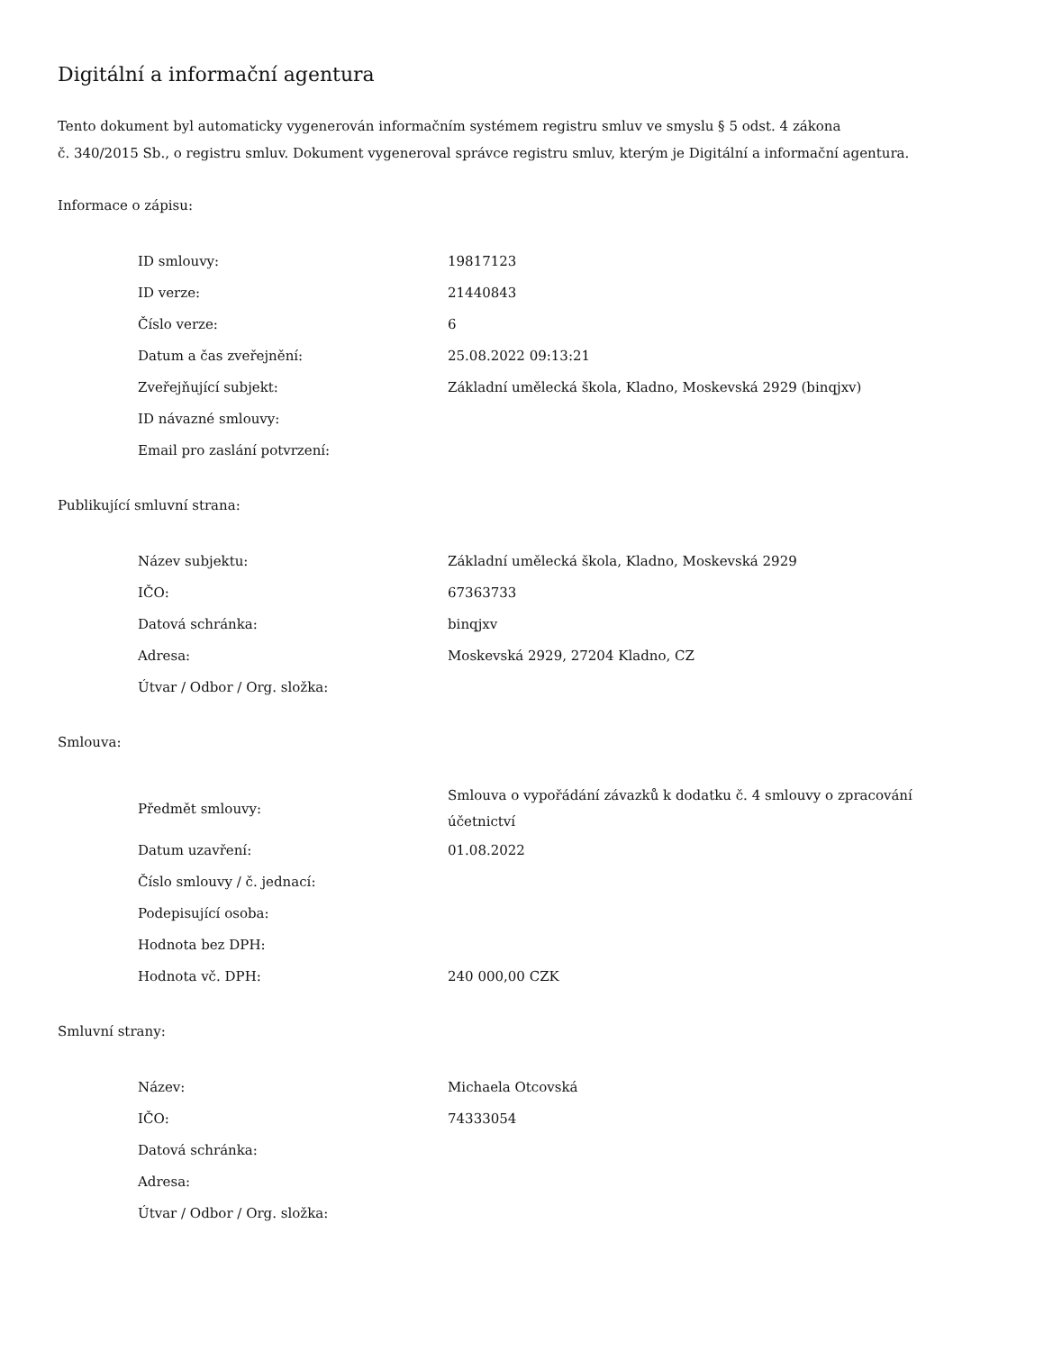Digitální a informační agentura
Tento dokument byl automaticky vygenerován informačním systémem registru smluv ve smyslu § 5 odst. 4 zákona
č. 340/2015 Sb., o registru smluv. Dokument vygeneroval správce registru smluv, kterým je Digitální a informační agentura.
Informace o zápisu:
| ID smlouvy: | 19817123 |
| ID verze: | 21440843 |
| Číslo verze: | 6 |
| Datum a čas zveřejnění: | 25.08.2022 09:13:21 |
| Zveřejňující subjekt: | Základní umělecká škola, Kladno, Moskevská 2929 (binqjxv) |
| ID návazné smlouvy: | |
| Email pro zaslání potvrzení: | |
Publikující smluvní strana:
| Název subjektu: | Základní umělecká škola, Kladno, Moskevská 2929 |
| IČO: | 67363733 |
| Datová schránka: | binqjxv |
| Adresa: | Moskevská 2929, 27204 Kladno, CZ |
| Útvar / Odbor / Org. složka: | |
Smlouva:
| Předmět smlouvy: | Smlouva o vypořádání závazků k dodatku č. 4 smlouvy o zpracování účetnictví |
| Datum uzavření: | 01.08.2022 |
| Číslo smlouvy / č. jednací: | |
| Podepisující osoba: | |
| Hodnota bez DPH: | |
| Hodnota vč. DPH: | 240 000,00 CZK |
Smluvní strany:
| Název: | Michaela Otcovská |
| IČO: | 74333054 |
| Datová schránka: | |
| Adresa: | |
| Útvar / Odbor / Org. složka: | |